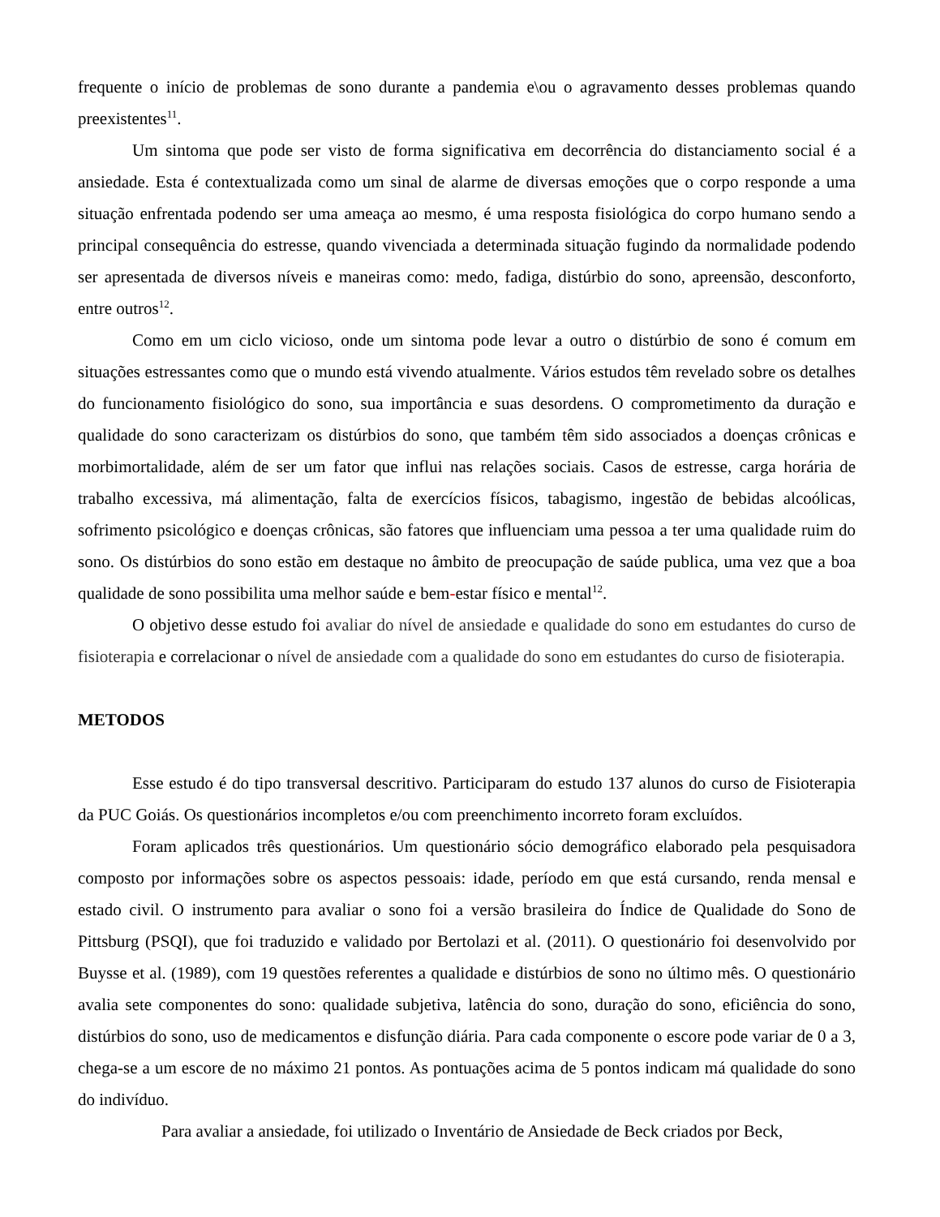frequente o início de problemas de sono durante a pandemia e\ou o agravamento desses problemas quando preexistentes<sup>11</sup>.
Um sintoma que pode ser visto de forma significativa em decorrência do distanciamento social é a ansiedade. Esta é contextualizada como um sinal de alarme de diversas emoções que o corpo responde a uma situação enfrentada podendo ser uma ameaça ao mesmo, é uma resposta fisiológica do corpo humano sendo a principal consequência do estresse, quando vivenciada a determinada situação fugindo da normalidade podendo ser apresentada de diversos níveis e maneiras como: medo, fadiga, distúrbio do sono, apreensão, desconforto, entre outros<sup>12</sup>.
Como em um ciclo vicioso, onde um sintoma pode levar a outro o distúrbio de sono é comum em situações estressantes como que o mundo está vivendo atualmente. Vários estudos têm revelado sobre os detalhes do funcionamento fisiológico do sono, sua importância e suas desordens. O comprometimento da duração e qualidade do sono caracterizam os distúrbios do sono, que também têm sido associados a doenças crônicas e morbimortalidade, além de ser um fator que influi nas relações sociais. Casos de estresse, carga horária de trabalho excessiva, má alimentação, falta de exercícios físicos, tabagismo, ingestão de bebidas alcoólicas, sofrimento psicológico e doenças crônicas, são fatores que influenciam uma pessoa a ter uma qualidade ruim do sono. Os distúrbios do sono estão em destaque no âmbito de preocupação de saúde publica, uma vez que a boa qualidade de sono possibilita uma melhor saúde e bem-estar físico e mental<sup>12</sup>.
O objetivo desse estudo foi avaliar do nível de ansiedade e qualidade do sono em estudantes do curso de fisioterapia e correlacionar o nível de ansiedade com a qualidade do sono em estudantes do curso de fisioterapia.
METODOS
Esse estudo é do tipo transversal descritivo. Participaram do estudo 137 alunos do curso de Fisioterapia da PUC Goiás. Os questionários incompletos e/ou com preenchimento incorreto foram excluídos.
Foram aplicados três questionários. Um questionário sócio demográfico elaborado pela pesquisadora composto por informações sobre os aspectos pessoais: idade, período em que está cursando, renda mensal e estado civil. O instrumento para avaliar o sono foi a versão brasileira do Índice de Qualidade do Sono de Pittsburg (PSQI), que foi traduzido e validado por Bertolazi et al. (2011). O questionário foi desenvolvido por Buysse et al. (1989), com 19 questões referentes a qualidade e distúrbios de sono no último mês. O questionário avalia sete componentes do sono: qualidade subjetiva, latência do sono, duração do sono, eficiência do sono, distúrbios do sono, uso de medicamentos e disfunção diária. Para cada componente o escore pode variar de 0 a 3, chega-se a um escore de no máximo 21 pontos. As pontuações acima de 5 pontos indicam má qualidade do sono do indivíduo.
Para avaliar a ansiedade, foi utilizado o Inventário de Ansiedade de Beck criados por Beck,